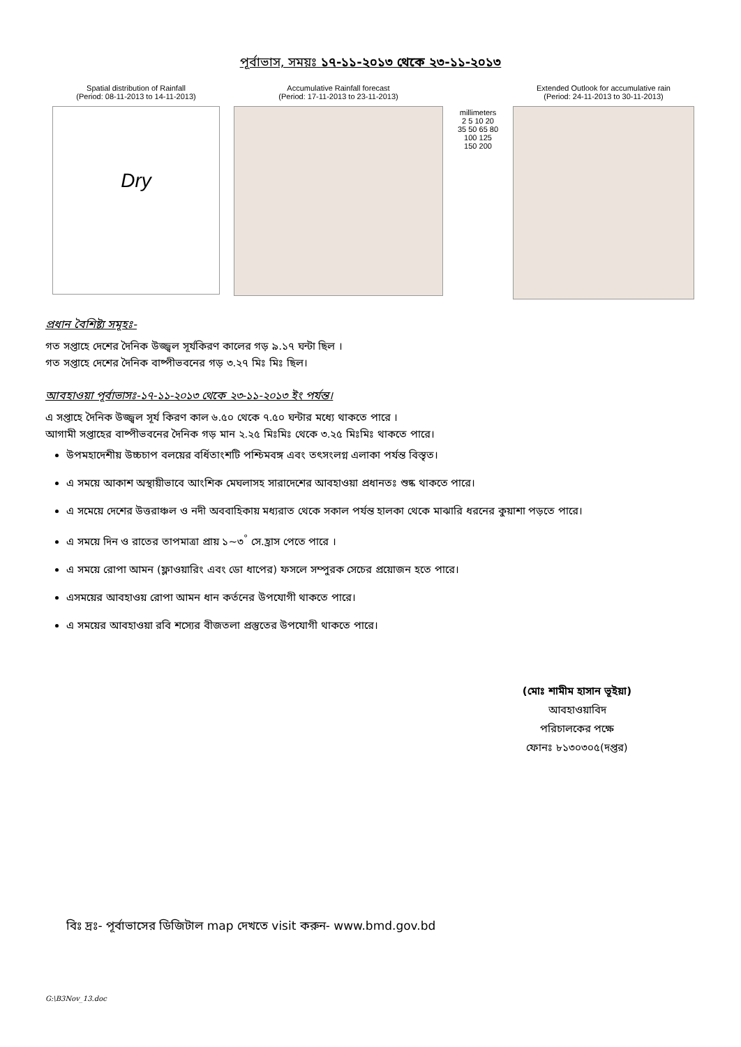পূর্বাভাস, সময়ঃ ১৭-১১-২০১৩ থেকে ২৩-১১-২০১৩
Spatial distribution of Rainfall
(Period: 08-11-2013 to 14-11-2013)
Dry
Accumulative Rainfall forecast
(Period: 17-11-2013 to 23-11-2013)
millimeters
2 5 10 20 35 50 65 80 100 125 150 200
Extended Outlook for accumulative rain
(Period: 24-11-2013 to 30-11-2013)
প্রধান বৈশিষ্ট্য সমূহঃ-
গত সপ্তাহে দেশের দৈনিক উজ্জ্বল সূর্যকিরণ কালের গড় ৯.১৭ ঘন্টা ছিল ।
গত সপ্তাহে দেশের দৈনিক বাষ্পীভবনের গড় ৩.২৭ মিঃ মিঃ ছিল।
আবহাওয়া পূর্বাভাসঃ-১৭-১১-২০১৩ থেকে ২৩-১১-২০১৩ ইং পর্যন্ত।
এ সপ্তাহে দৈনিক উজ্জ্বল সূর্য কিরণ কাল ৬.৫০ থেকে ৭.৫০ ঘন্টার মধ্যে থাকতে পারে ।
আগামী সপ্তাহের বাষ্পীভবনের দৈনিক গড় মান ২.২৫ মিঃমিঃ থেকে ৩.২৫ মিঃমিঃ থাকতে পারে।
উপমহাদেশীয় উচ্চচাপ বলয়ের বর্ধিতাংশটি পশ্চিমবঙ্গ এবং তৎসংলগ্ন এলাকা পর্যন্ত বিস্তৃত।
এ সময়ে আকাশ অস্থায়ীভাবে আংশিক মেঘলাসহ সারাদেশের আবহাওয়া প্রধানতঃ শুষ্ক থাকতে পারে।
এ সমেয়ে দেশের উত্তরাঞ্চল ও নদী অববাহিকায় মধ্যরাত থেকে সকাল পর্যন্ত হালকা থেকে মাঝারি ধরনের কুয়াশা পড়তে পারে।
এ সময়ে দিন ও রাতের তাপমাত্রা প্রায় ১~৩<sup>°</sup> সে.হ্রাস পেতে পারে ।
এ সময়ে রোপা আমন (ফ্লাওয়ারিং এবং ডো ধাপের) ফসলে সম্পুরক সেচের প্রয়োজন হতে পারে।
এসময়ের আবহাওয় রোপা আমন ধান কর্তনের উপযোগী থাকতে পারে।
এ সময়ের আবহাওয়া রবি শস্যের বীজতলা প্রস্তুতের উপযোগী থাকতে পারে।
(মোঃ শামীম হাসান ভূইয়া)
আবহাওয়াবিদ
পরিচালকের পক্ষে
ফোনঃ ৮১৩০৩০৫(দপ্তর)
বিঃ দ্রঃ- পূর্বাভাসের ডিজিটাল map দেখতে visit করুন- www.bmd.gov.bd
G:\B3Nov_13.doc